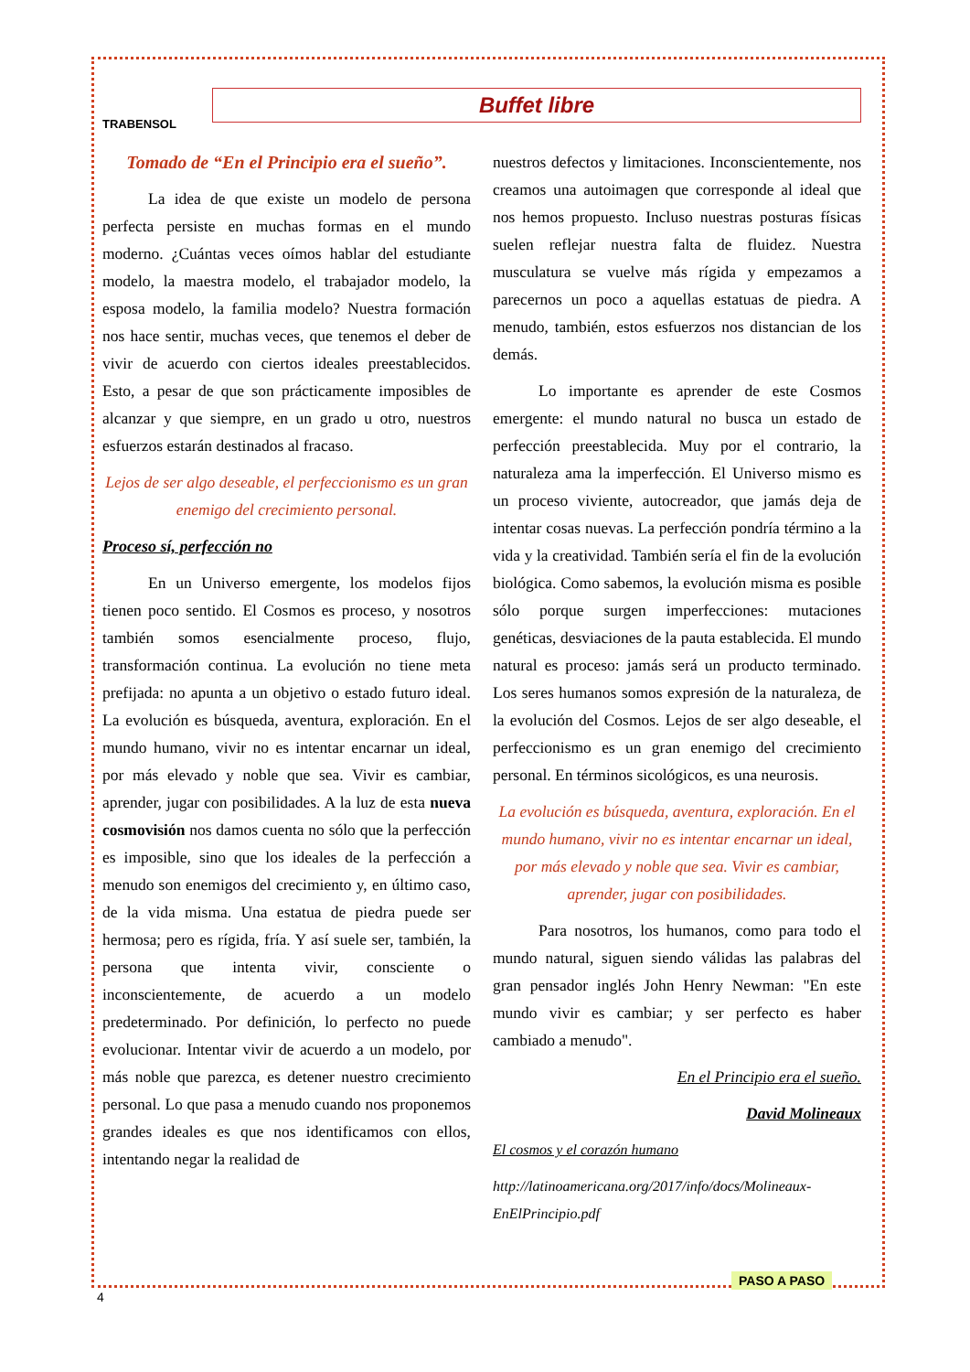TRABENSOL
Buffet libre
Tomado de “En el Principio era el sueño”.
La idea de que existe un modelo de persona perfecta persiste en muchas formas en el mundo moderno. ¿Cuántas veces oímos hablar del estudiante modelo, la maestra modelo, el trabajador modelo, la esposa modelo, la familia modelo? Nuestra formación nos hace sentir, muchas veces, que tenemos el deber de vivir de acuerdo con ciertos ideales preestablecidos. Esto, a pesar de que son prácticamente imposibles de alcanzar y que siempre, en un grado u otro, nuestros esfuerzos estarán destinados al fracaso.
Lejos de ser algo deseable, el perfeccionismo es un gran enemigo del crecimiento personal.
Proceso sí, perfección no
En un Universo emergente, los modelos fijos tienen poco sentido. El Cosmos es proceso, y nosotros también somos esencialmente proceso, flujo, transformación continua. La evolución no tiene meta prefijada: no apunta a un objetivo o estado futuro ideal. La evolución es búsqueda, aventura, exploración. En el mundo humano, vivir no es intentar encarnar un ideal, por más elevado y noble que sea. Vivir es cambiar, aprender, jugar con posibilidades. A la luz de esta nueva cosmovisión nos damos cuenta no sólo que la perfección es imposible, sino que los ideales de la perfección a menudo son enemigos del crecimiento y, en último caso, de la vida misma. Una estatua de piedra puede ser hermosa; pero es rígida, fría. Y así suele ser, también, la persona que intenta vivir, consciente o inconscientemente, de acuerdo a un modelo predeterminado. Por definición, lo perfecto no puede evolucionar. Intentar vivir de acuerdo a un modelo, por más noble que parezca, es detener nuestro crecimiento personal. Lo que pasa a menudo cuando nos proponemos grandes ideales es que nos identificamos con ellos, intentando negar la realidad de
nuestros defectos y limitaciones. Inconscientemente, nos creamos una autoimagen que corresponde al ideal que nos hemos propuesto. Incluso nuestras posturas físicas suelen reflejar nuestra falta de fluidez. Nuestra musculatura se vuelve más rígida y empezamos a parecernos un poco a aquellas estatuas de piedra. A menudo, también, estos esfuerzos nos distancian de los demás.
Lo importante es aprender de este Cosmos emergente: el mundo natural no busca un estado de perfección preestablecida. Muy por el contrario, la naturaleza ama la imperfección. El Universo mismo es un proceso viviente, autocreador, que jamás deja de intentar cosas nuevas. La perfección pondría término a la vida y la creatividad. También sería el fin de la evolución biológica. Como sabemos, la evolución misma es posible sólo porque surgen imperfecciones: mutaciones genéticas, desviaciones de la pauta establecida. El mundo natural es proceso: jamás será un producto terminado. Los seres humanos somos expresión de la naturaleza, de la evolución del Cosmos. Lejos de ser algo deseable, el perfeccionismo es un gran enemigo del crecimiento personal. En términos sicológicos, es una neurosis.
La evolución es búsqueda, aventura, exploración. En el mundo humano, vivir no es intentar encarnar un ideal, por más elevado y noble que sea. Vivir es cambiar, aprender, jugar con posibilidades.
Para nosotros, los humanos, como para todo el mundo natural, siguen siendo válidas las palabras del gran pensador inglés John Henry Newman: "En este mundo vivir es cambiar; y ser perfecto es haber cambiado a menudo".
En el Principio era el sueño.
David Molineaux
El cosmos y el corazón humano
http://latinoamericana.org/2017/info/docs/Molineaux-EnElPrincipio.pdf
PASO A PASO
4